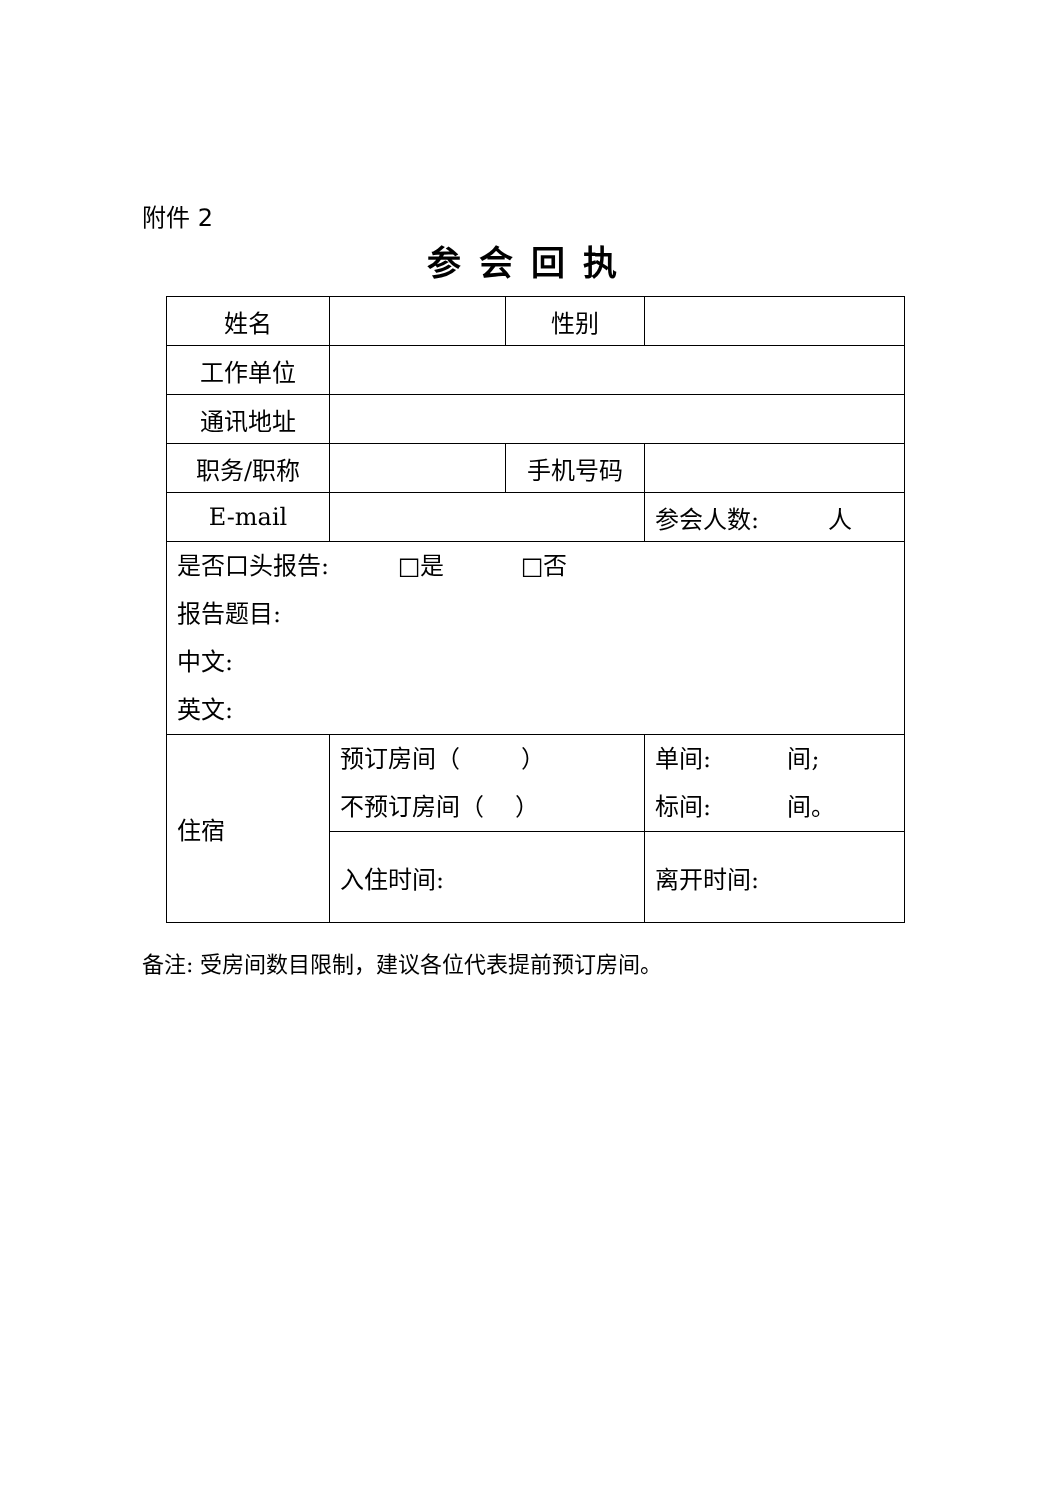附件 2
参会回执
| 姓名 | | 性别 | |
| 工作单位 | | | |
| 通讯地址 | | | |
| 职务/职称 | | 手机号码 | |
| E-mail | | | 参会人数: 人 |
| 是否口头报告: □是 □否 报告题目: 中文: 英文: | | | |
| 住宿 | 预订房间（ ） 不预订房间（ ） | | 单间: 间; 标间: 间。 |
| | 入住时间: | | 离开时间: |
备注: 受房间数目限制，建议各位代表提前预订房间。